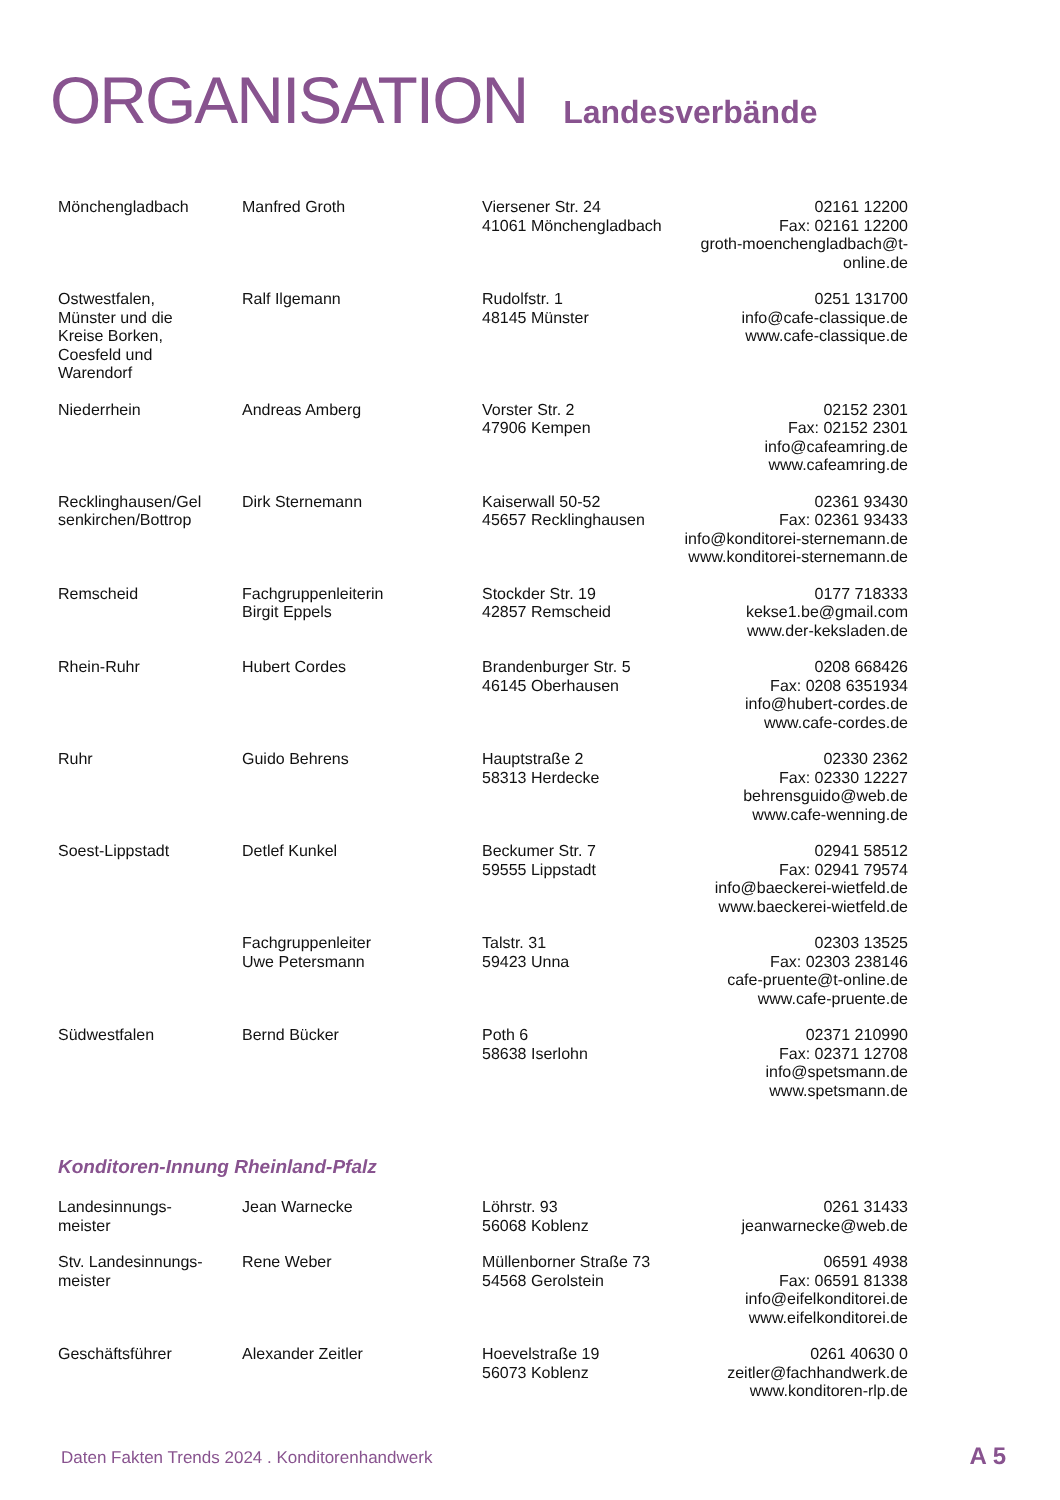ORGANISATION Landesverbände
| Mönchengladbach | Manfred Groth | Viersener Str. 24 41061 Mönchengladbach | 02161 12200 Fax: 02161 12200 groth-moenchengladbach@t-online.de |
| Ostwestfalen, Münster und die Kreise Borken, Coesfeld und Warendorf | Ralf Ilgemann | Rudolfstr. 1 48145 Münster | 0251 131700 info@cafe-classique.de www.cafe-classique.de |
| Niederrhein | Andreas Amberg | Vorster Str. 2 47906 Kempen | 02152 2301 Fax: 02152 2301 info@cafeamring.de www.cafeamring.de |
| Recklinghausen/Gel senkirchen/Bottrop | Dirk Sternemann | Kaiserwall 50-52 45657 Recklinghausen | 02361 93430 Fax: 02361 93433 info@konditorei-sternemann.de www.konditorei-sternemann.de |
| Remscheid | Fachgruppenleiterin Birgit Eppels | Stockder Str. 19 42857 Remscheid | 0177 718333 kekse1.be@gmail.com www.der-keksladen.de |
| Rhein-Ruhr | Hubert Cordes | Brandenburger Str. 5 46145 Oberhausen | 0208 668426 Fax: 0208 6351934 info@hubert-cordes.de www.cafe-cordes.de |
| Ruhr | Guido Behrens | Hauptstraße 2 58313 Herdecke | 02330 2362 Fax: 02330 12227 behrensguido@web.de www.cafe-wenning.de |
| Soest-Lippstadt | Detlef Kunkel | Beckumer Str. 7 59555 Lippstadt | 02941 58512 Fax: 02941 79574 info@baeckerei-wietfeld.de www.baeckerei-wietfeld.de |
| | Fachgruppenleiter Uwe Petersmann | Talstr. 31 59423 Unna | 02303 13525 Fax: 02303 238146 cafe-pruente@t-online.de www.cafe-pruente.de |
| Südwestfalen | Bernd Bücker | Poth 6 58638 Iserlohn | 02371 210990 Fax: 02371 12708 info@spetsmann.de www.spetsmann.de |
Konditoren-Innung Rheinland-Pfalz
| Landesinnungs- meister | Jean Warnecke | Löhrstr. 93 56068 Koblenz | 0261 31433 jeanwarnecke@web.de |
| Stv. Landesinnungs- meister | Rene Weber | Müllenborner Straße 73 54568 Gerolstein | 06591 4938 Fax: 06591 81338 info@eifelkonditorei.de www.eifelkonditorei.de |
| Geschäftsführer | Alexander Zeitler | Hoevelstraße 19 56073 Koblenz | 0261 40630 0 zeitler@fachhandwerk.de www.konditoren-rlp.de |
Daten Fakten Trends 2024 . Konditorenhandwerk
A 5